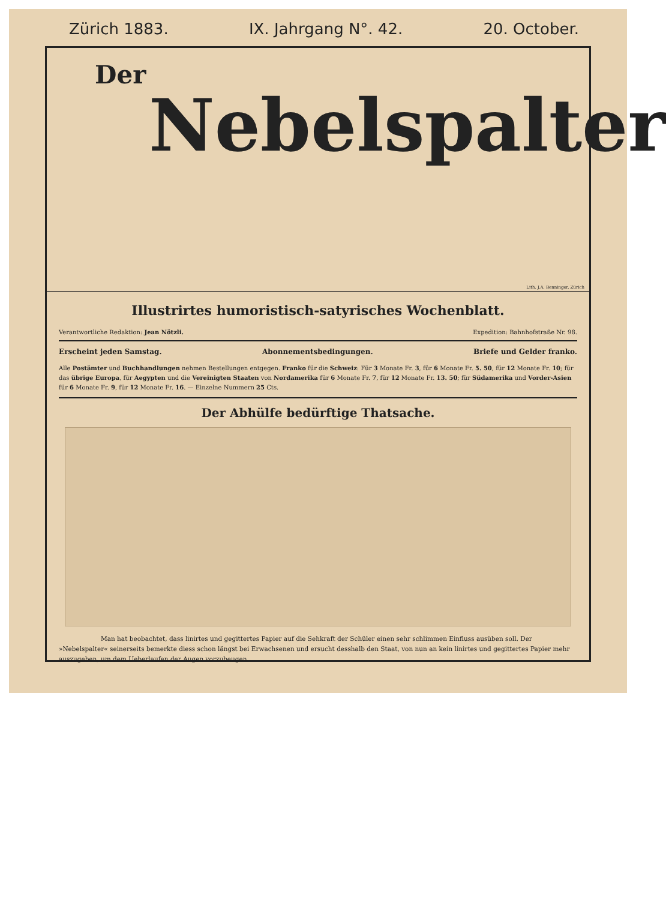Zürich 1883. IX. Jahrgang N°. 42. 20. October.
Der
Nebelspalter
Lith. J.A. Benninger, Zürich
Illustrirtes humoristisch-satyrisches Wochenblatt.
Verantwortliche Redaktion: Jean Nötzli. Expedition: Bahnhofstraße Nr. 98.
Erscheint jeden Samstag. Abonnementsbedingungen. Briefe und Gelder franko.
Alle Postämter und Buchhandlungen nehmen Bestellungen entgegen. Franko für die Schweiz: Für 3 Monate Fr. 3, für 6 Monate Fr. 5. 50, für 12 Monate Fr. 10; für das übrige Europa, für Aegypten und die Vereinigten Staaten von Nordamerika für 6 Monate Fr. 7, für 12 Monate Fr. 13. 50; für Südamerika und Vorder-Asien für 6 Monate Fr. 9, für 12 Monate Fr. 16. — Einzelne Nummern 25 Cts.
Der Abhülfe bedürftige Thatsache.
Man hat beobachtet, dass linirtes und gegittertes Papier auf die Sehkraft der Schüler einen sehr schlimmen Einfluss ausüben soll. Der »Nebelspalter« seinerseits bemerkte diess schon längst bei Erwachsenen und ersucht desshalb den Staat, von nun an kein linirtes und gegittertes Papier mehr auszugeben, um dem Ueberlaufen der Augen vorzubeugen.